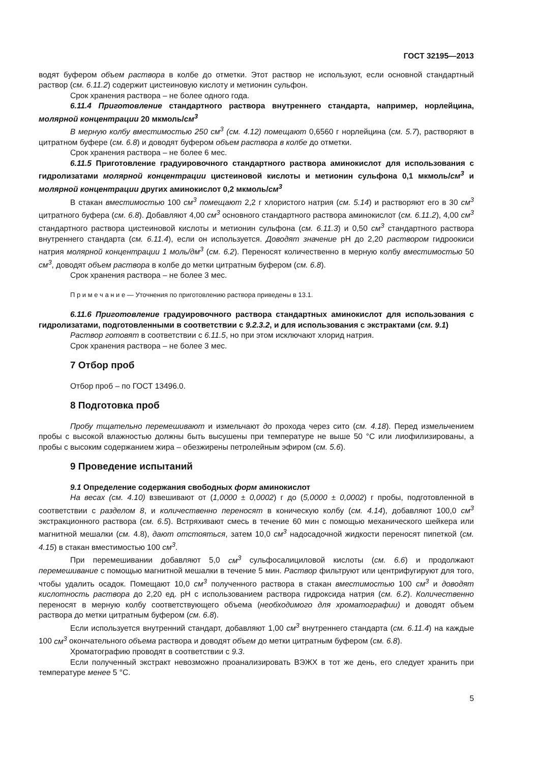ГОСТ 32195—2013
водят буфером объем раствора в колбе до отметки. Этот раствор не используют, если основной стандартный раствор (см. 6.11.2) содержит цистеиновую кислоту и метионин сульфон.
Срок хранения раствора – не более одного года.
6.11.4 Приготовление стандартного раствора внутреннего стандарта, например, норлейцина, молярной концентрации 20 мкмоль/см<sup>3</sup>
В мерную колбу вместимостью 250 см<sup>3</sup> (см. 4.12) помещают 0,6560 г норлейцина (см. 5.7), растворяют в цитратном буфере (см. 6.8) и доводят буфером объем раствора в колбе до отметки.
Срок хранения раствора – не более 6 мес.
6.11.5 Приготовление градуировочного стандартного раствора аминокислот для использования с гидролизатами молярной концентрации цистеиновой кислоты и метионин сульфона 0,1 мкмоль/см<sup>3</sup> и молярной концентрации других аминокислот 0,2 мкмоль/см<sup>3</sup>
В стакан вместимостью 100 см<sup>3</sup> помещают 2,2 г хлористого натрия (см. 5.14) и растворяют его в 30 см<sup>3</sup> цитратного буфера (см. 6.8). Добавляют 4,00 см<sup>3</sup> основного стандартного раствора аминокислот (см. 6.11.2), 4,00 см<sup>3</sup> стандартного раствора цистеиновой кислоты и метионин сульфона (см. 6.11.3) и 0,50 см<sup>3</sup> стандартного раствора внутреннего стандарта (см. 6.11.4), если он используется. Доводят значение pH до 2,20 раствором гидроокиси натрия молярной концентрации 1 моль/дм<sup>3</sup> (см. 6.2). Переносят количественно в мерную колбу вместимостью 50 см<sup>3</sup>, доводят объем раствора в колбе до метки цитратным буфером (см. 6.8).
Срок хранения раствора – не более 3 мес.
П р и м е ч а н и е — Уточнения по приготовлению раствора приведены в 13.1.
6.11.6 Приготовление градуировочного раствора стандартных аминокислот для использования с гидролизатами, подготовленными в соответствии с 9.2.3.2, и для использования с экстрактами (см. 9.1)
Раствор готовят в соответствии с 6.11.5, но при этом исключают хлорид натрия.
Срок хранения раствора – не более 3 мес.
7 Отбор проб
Отбор проб – по ГОСТ 13496.0.
8 Подготовка проб
Пробу тщательно перемешивают и измельчают до прохода через сито (см. 4.18). Перед измельчением пробы с высокой влажностью должны быть высушены при температуре не выше 50 °С или лиофилизированы, а пробы с высоким содержанием жира – обезжирены петролейным эфиром (см. 5.6).
9 Проведение испытаний
9.1 Определение содержания свободных форм аминокислот
На весах (см. 4.10) взвешивают от (1,0000 ± 0,0002) г до (5,0000 ± 0,0002) г пробы, подготовленной в соответствии с разделом 8, и количественно переносят в коническую колбу (см. 4.14), добавляют 100,0 см<sup>3</sup> экстракционного раствора (см. 6.5). Встряхивают смесь в течение 60 мин с помощью механического шейкера или магнитной мешалки (см. 4.8), дают отстояться, затем 10,0 см<sup>3</sup> надосадочной жидкости переносят пипеткой (см. 4.15) в стакан вместимостью 100 см<sup>3</sup>.
При перемешивании добавляют 5,0 см<sup>3</sup> сульфосалициловой кислоты (см. 6.6) и продолжают перемешивание с помощью магнитной мешалки в течение 5 мин. Раствор фильтруют или центрифугируют для того, чтобы удалить осадок. Помещают 10,0 см<sup>3</sup> полученного раствора в стакан вместимостью 100 см<sup>3</sup> и доводят кислотность раствора до 2,20 ед. pH с использованием раствора гидроксида натрия (см. 6.2). Количественно переносят в мерную колбу соответствующего объема (необходимого для хроматографии) и доводят объем раствора до метки цитратным буфером (см. 6.8).
Если используется внутренний стандарт, добавляют 1,00 см<sup>3</sup> внутреннего стандарта (см. 6.11.4) на каждые 100 см<sup>3</sup> окончательного объема раствора и доводят объем до метки цитратным буфером (см. 6.8).
Хроматографию проводят в соответствии с 9.3.
Если полученный экстракт невозможно проанализировать ВЭЖХ в тот же день, его следует хранить при температуре менее 5 °С.
5